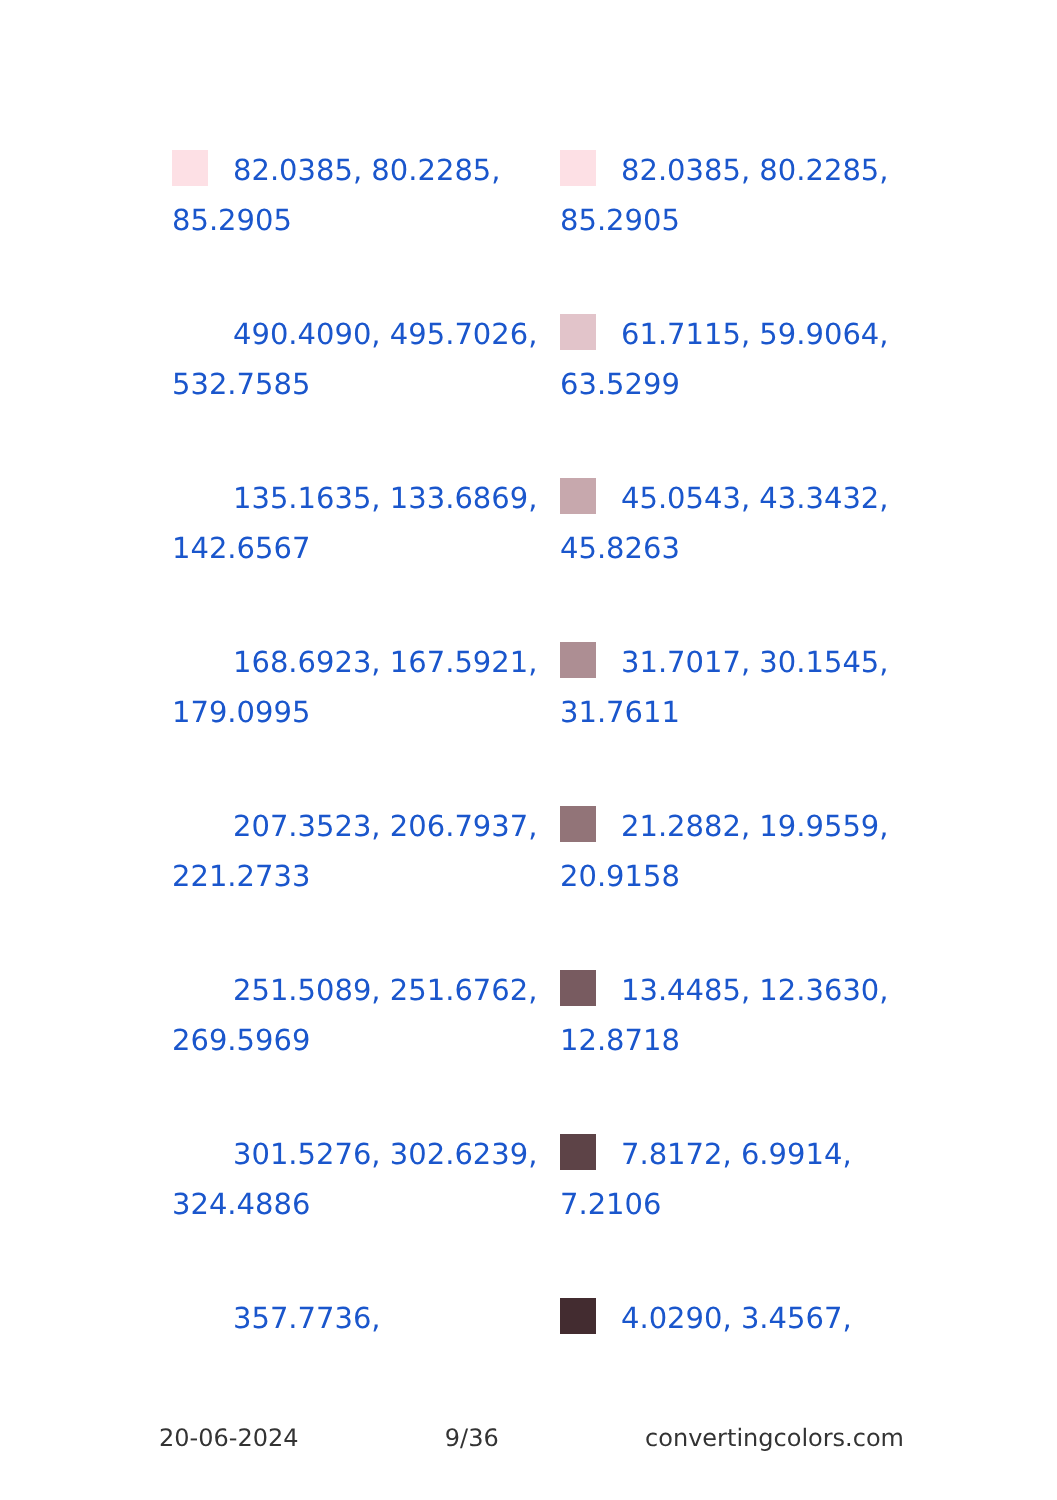82.0385, 80.2285, 85.2905
82.0385, 80.2285, 85.2905
490.4090, 495.7026, 532.7585
61.7115, 59.9064, 63.5299
135.1635, 133.6869, 142.6567
45.0543, 43.3432, 45.8263
168.6923, 167.5921, 179.0995
31.7017, 30.1545, 31.7611
207.3523, 206.7937, 221.2733
21.2882, 19.9559, 20.9158
251.5089, 251.6762, 269.5969
13.4485, 12.3630, 12.8718
301.5276, 302.6239, 324.4886
7.8172, 6.9914, 7.2106
357.7736,
4.0290, 3.4567,
20-06-2024 9/36 convertingcolors.com